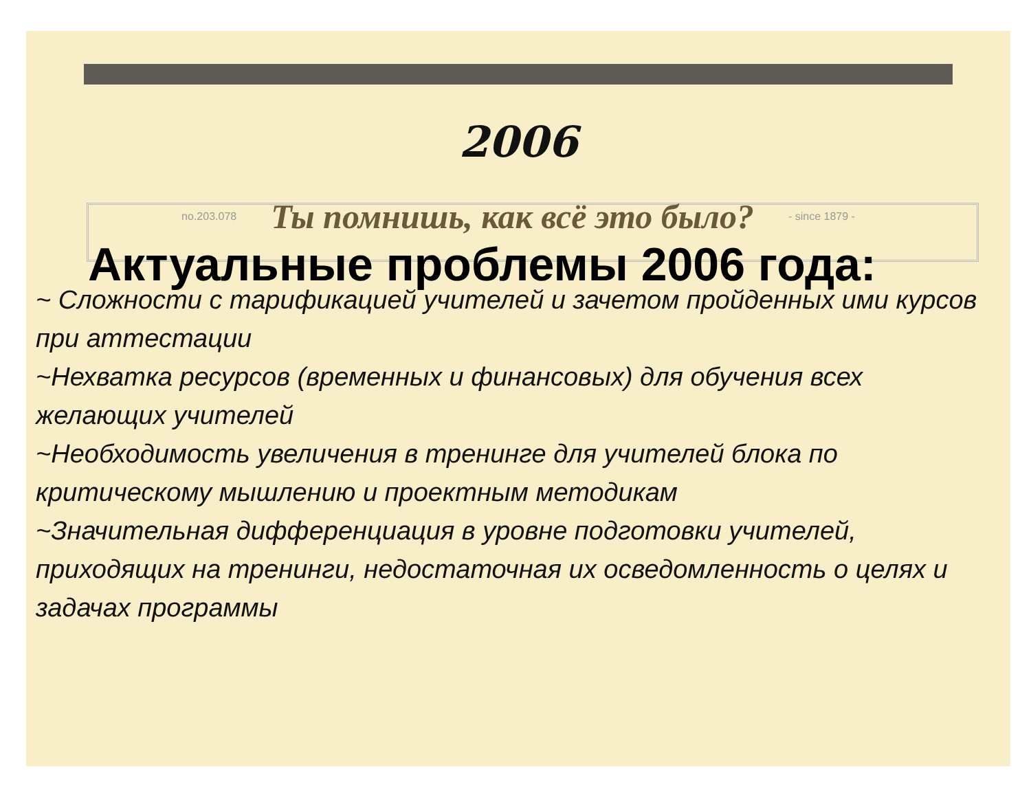2006
no.203.078 Ты помнишь, как всё это было? - since 1879 -
Актуальные проблемы 2006 года:
~ Сложности с тарификацией учителей и зачетом пройденных ими курсов при аттестации
~Нехватка ресурсов (временных и финансовых) для обучения всех желающих учителей
~Необходимость увеличения в тренинге для учителей блока по критическому мышлению и проектным методикам
~Значительная дифференциация в уровне подготовки учителей, приходящих на тренинги, недостаточная их осведомленность о целях и задачах программы